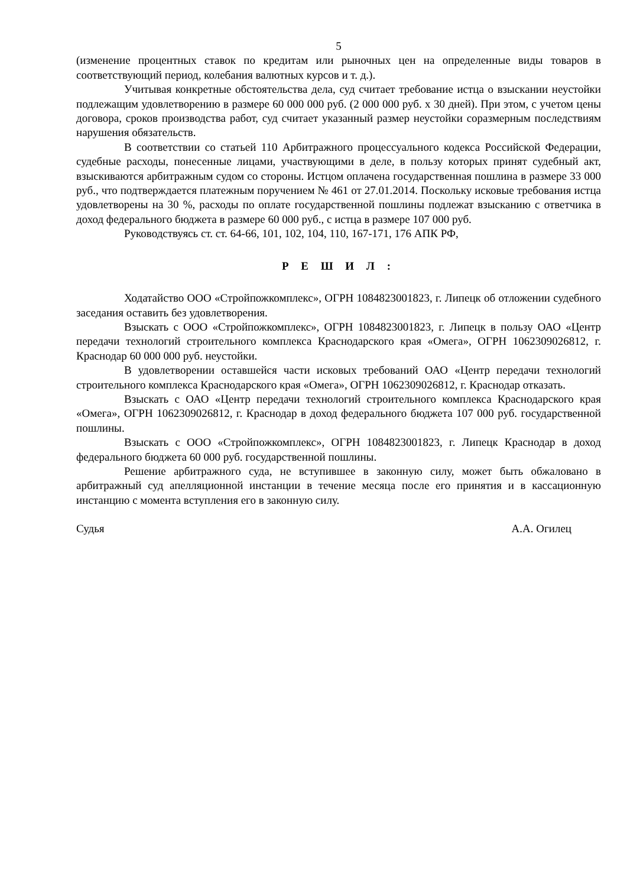5
(изменение процентных ставок по кредитам или рыночных цен на определенные виды товаров в соответствующий период, колебания валютных курсов и т. д.).
Учитывая конкретные обстоятельства дела, суд считает требование истца о взыскании неустойки подлежащим удовлетворению в размере 60 000 000 руб. (2 000 000 руб. х 30 дней). При этом, с учетом цены договора, сроков производства работ, суд считает указанный размер неустойки соразмерным последствиям нарушения обязательств.
В соответствии со статьей 110 Арбитражного процессуального кодекса Российской Федерации, судебные расходы, понесенные лицами, участвующими в деле, в пользу которых принят судебный акт, взыскиваются арбитражным судом со стороны. Истцом оплачена государственная пошлина в размере 33 000 руб., что подтверждается платежным поручением № 461 от 27.01.2014. Поскольку исковые требования истца удовлетворены на 30 %, расходы по оплате государственной пошлины подлежат взысканию с ответчика в доход федерального бюджета в размере 60 000 руб., с истца в размере 107 000 руб.
Руководствуясь ст. ст. 64-66, 101, 102, 104, 110, 167-171, 176 АПК РФ,
Р Е Ш И Л :
Ходатайство ООО «Стройпожкомплекс», ОГРН 1084823001823, г. Липецк об отложении судебного заседания оставить без удовлетворения.
Взыскать с ООО «Стройпожкомплекс», ОГРН 1084823001823, г. Липецк в пользу ОАО «Центр передачи технологий строительного комплекса Краснодарского края «Омега», ОГРН 1062309026812, г. Краснодар 60 000 000 руб. неустойки.
В удовлетворении оставшейся части исковых требований ОАО «Центр передачи технологий строительного комплекса Краснодарского края «Омега», ОГРН 1062309026812, г. Краснодар отказать.
Взыскать с ОАО «Центр передачи технологий строительного комплекса Краснодарского края «Омега», ОГРН 1062309026812, г. Краснодар в доход федерального бюджета 107 000 руб. государственной пошлины.
Взыскать с ООО «Стройпожкомплекс», ОГРН 1084823001823, г. Липецк Краснодар в доход федерального бюджета 60 000 руб. государственной пошлины.
Решение арбитражного суда, не вступившее в законную силу, может быть обжаловано в арбитражный суд апелляционной инстанции в течение месяца после его принятия и в кассационную инстанцию с момента вступления его в законную силу.
Судья А.А. Огилец